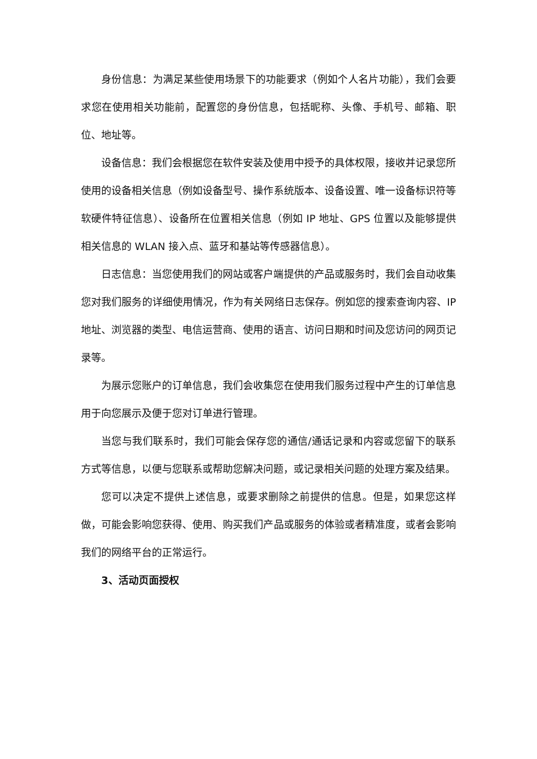身份信息：为满足某些使用场景下的功能要求（例如个人名片功能），我们会要求您在使用相关功能前，配置您的身份信息，包括昵称、头像、手机号、邮箱、职位、地址等。
设备信息：我们会根据您在软件安装及使用中授予的具体权限，接收并记录您所使用的设备相关信息（例如设备型号、操作系统版本、设备设置、唯一设备标识符等软硬件特征信息）、设备所在位置相关信息（例如 IP 地址、GPS 位置以及能够提供相关信息的 WLAN 接入点、蓝牙和基站等传感器信息）。
日志信息：当您使用我们的网站或客户端提供的产品或服务时，我们会自动收集您对我们服务的详细使用情况，作为有关网络日志保存。例如您的搜索查询内容、IP 地址、浏览器的类型、电信运营商、使用的语言、访问日期和时间及您访问的网页记录等。
为展示您账户的订单信息，我们会收集您在使用我们服务过程中产生的订单信息用于向您展示及便于您对订单进行管理。
当您与我们联系时，我们可能会保存您的通信/通话记录和内容或您留下的联系方式等信息，以便与您联系或帮助您解决问题，或记录相关问题的处理方案及结果。
您可以决定不提供上述信息，或要求删除之前提供的信息。但是，如果您这样做，可能会影响您获得、使用、购买我们产品或服务的体验或者精准度，或者会影响我们的网络平台的正常运行。
3、活动页面授权